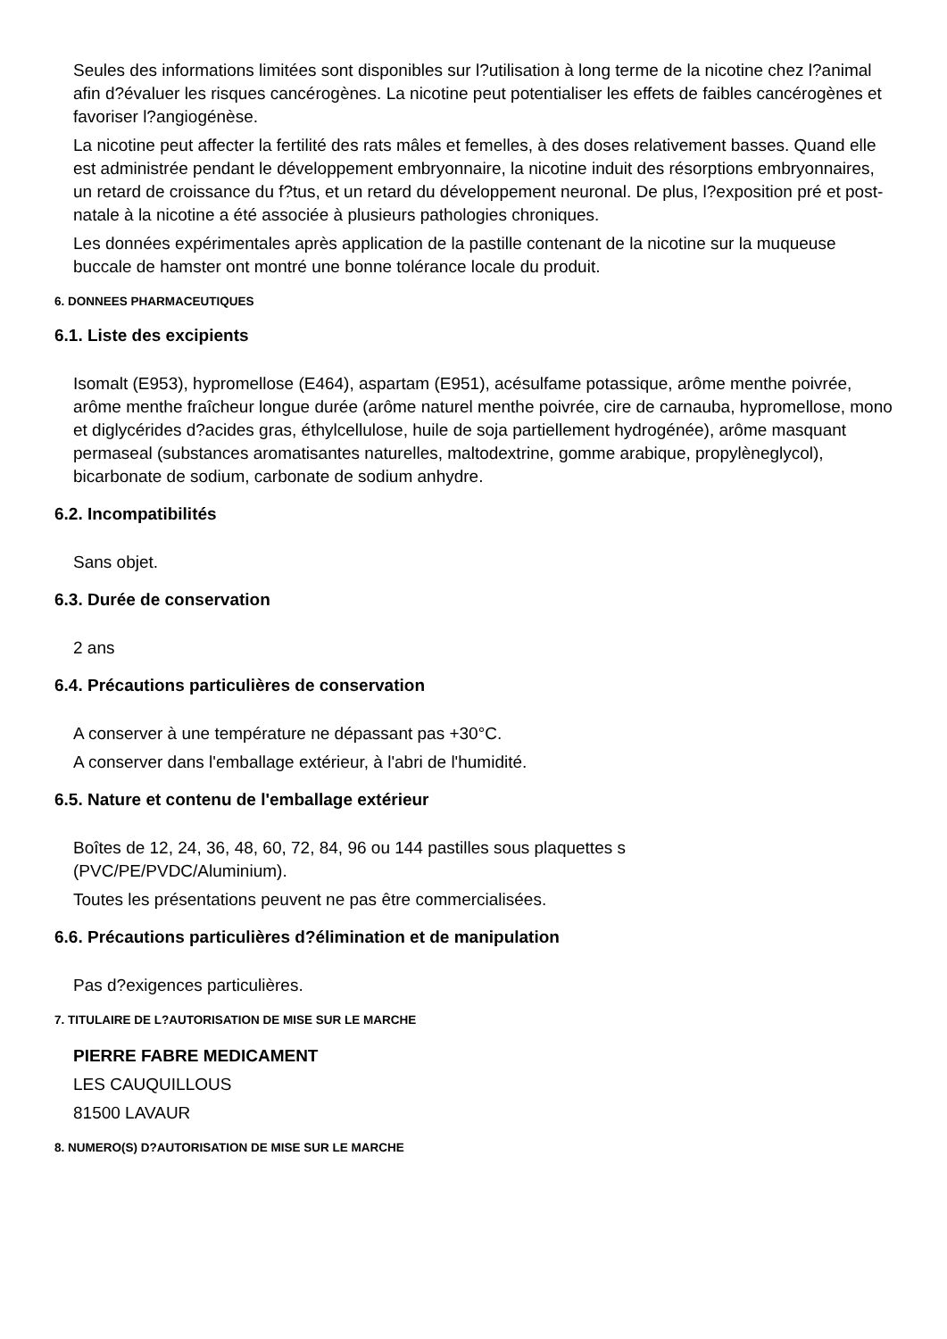Seules des informations limitées sont disponibles sur l?utilisation à long terme de la nicotine chez l?animal afin d?évaluer les risques cancérogènes. La nicotine peut potentialiser les effets de faibles cancérogènes et favoriser l?angiogénèse.
La nicotine peut affecter la fertilité des rats mâles et femelles, à des doses relativement basses. Quand elle est administrée pendant le développement embryonnaire, la nicotine induit des résorptions embryonnaires, un retard de croissance du f?tus, et un retard du développement neuronal. De plus, l?exposition pré et post-natale à la nicotine a été associée à plusieurs pathologies chroniques.
Les données expérimentales après application de la pastille contenant de la nicotine sur la muqueuse buccale de hamster ont montré une bonne tolérance locale du produit.
6. DONNEES PHARMACEUTIQUES
6.1. Liste des excipients
Isomalt (E953), hypromellose (E464), aspartam (E951), acésulfame potassique, arôme menthe poivrée, arôme menthe fraîcheur longue durée (arôme naturel menthe poivrée, cire de carnauba, hypromellose, mono et diglycérides d?acides gras, éthylcellulose, huile de soja partiellement hydrogénée), arôme masquant permaseal (substances aromatisantes naturelles, maltodextrine, gomme arabique, propylèneglycol), bicarbonate de sodium, carbonate de sodium anhydre.
6.2. Incompatibilités
Sans objet.
6.3. Durée de conservation
2 ans
6.4. Précautions particulières de conservation
A conserver à une température ne dépassant pas +30°C.
A conserver dans l'emballage extérieur, à l'abri de l'humidité.
6.5. Nature et contenu de l'emballage extérieur
Boîtes de 12, 24, 36, 48, 60, 72, 84, 96 ou 144 pastilles sous plaquettes s
(PVC/PE/PVDC/Aluminium).
Toutes les présentations peuvent ne pas être commercialisées.
6.6. Précautions particulières d?élimination et de manipulation
Pas d?exigences particulières.
7. TITULAIRE DE L?AUTORISATION DE MISE SUR LE MARCHE
PIERRE FABRE MEDICAMENT
LES CAUQUILLOUS
81500 LAVAUR
8. NUMERO(S) D?AUTORISATION DE MISE SUR LE MARCHE